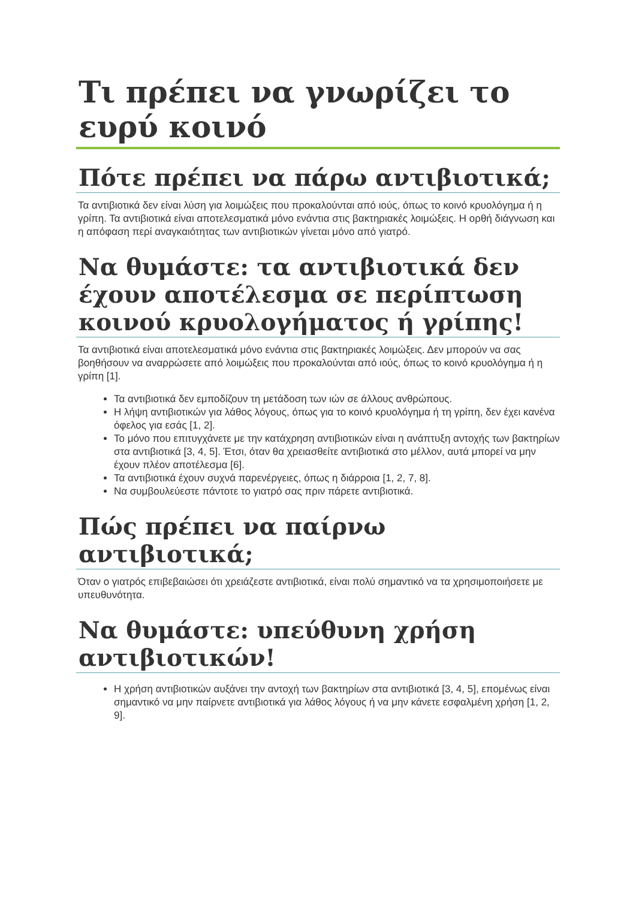Τι πρέπει να γνωρίζει το ευρύ κοινό
Πότε πρέπει να πάρω αντιβιοτικά;
Τα αντιβιοτικά δεν είναι λύση για λοιμώξεις που προκαλούνται από ιούς, όπως το κοινό κρυολόγημα ή η γρίπη. Τα αντιβιοτικά είναι αποτελεσματικά μόνο ενάντια στις βακτηριακές λοιμώξεις. Η ορθή διάγνωση και η απόφαση περί αναγκαιότητας των αντιβιοτικών γίνεται μόνο από γιατρό.
Να θυμάστε: τα αντιβιοτικά δεν έχουν αποτέλεσμα σε περίπτωση κοινού κρυολογήματος ή γρίπης!
Τα αντιβιοτικά είναι αποτελεσματικά μόνο ενάντια στις βακτηριακές λοιμώξεις. Δεν μπορούν να σας βοηθήσουν να αναρρώσετε από λοιμώξεις που προκαλούνται από ιούς, όπως το κοινό κρυολόγημα ή η γρίπη [1].
Τα αντιβιοτικά δεν εμποδίζουν τη μετάδοση των ιών σε άλλους ανθρώπους.
Η λήψη αντιβιοτικών για λάθος λόγους, όπως για το κοινό κρυολόγημα ή τη γρίπη, δεν έχει κανένα όφελος για εσάς [1, 2].
Το μόνο που επιτυγχάνετε με την κατάχρηση αντιβιοτικών είναι η ανάπτυξη αντοχής των βακτηρίων στα αντιβιοτικά [3, 4, 5]. Έτσι, όταν θα χρειασθείτε αντιβιοτικά στο μέλλον, αυτά μπορεί να μην έχουν πλέον αποτέλεσμα [6].
Τα αντιβιοτικά έχουν συχνά παρενέργειες, όπως η διάρροια [1, 2, 7, 8].
Να συμβουλεύεστε πάντοτε το γιατρό σας πριν πάρετε αντιβιοτικά.
Πώς πρέπει να παίρνω αντιβιοτικά;
Όταν ο γιατρός επιβεβαιώσει ότι χρειάζεστε αντιβιοτικά, είναι πολύ σημαντικό να τα χρησιμοποιήσετε με υπευθυνότητα.
Να θυμάστε: υπεύθυνη χρήση αντιβιοτικών!
Η χρήση αντιβιοτικών αυξάνει την αντοχή των βακτηρίων στα αντιβιοτικά [3, 4, 5], επομένως είναι σημαντικό να μην παίρνετε αντιβιοτικά για λάθος λόγους ή να μην κάνετε εσφαλμένη χρήση [1, 2, 9].